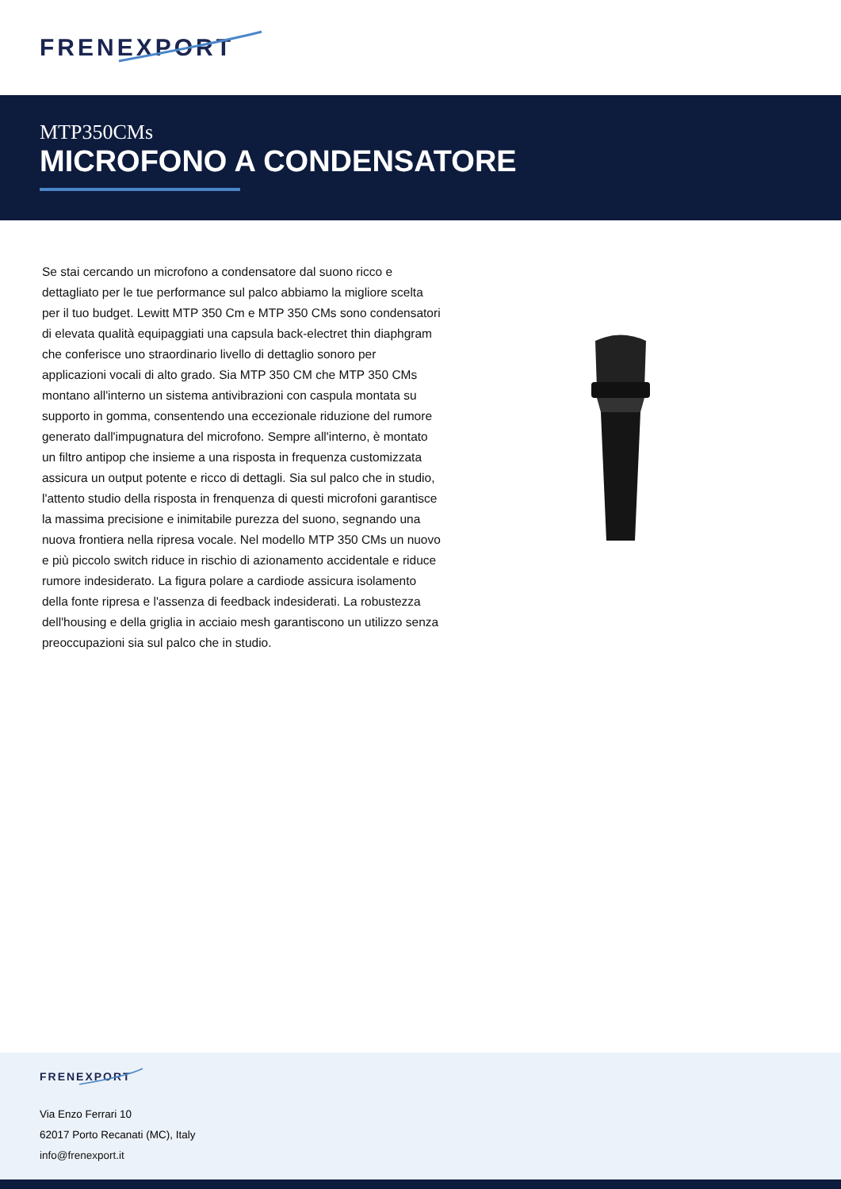FRENEXPORT
MTP350CMs
MICROFONO A CONDENSATORE
Se stai cercando un microfono a condensatore dal suono ricco e dettagliato per le tue performance sul palco abbiamo la migliore scelta per il tuo budget. Lewitt MTP 350 Cm e MTP 350 CMs sono condensatori di elevata qualità equipaggiati una capsula back-electret thin diaphgram che conferisce uno straordinario livello di dettaglio sonoro per applicazioni vocali di alto grado. Sia MTP 350 CM che MTP 350 CMs montano all'interno un sistema antivibrazioni con caspula montata su supporto in gomma, consentendo una eccezionale riduzione del rumore generato dall'impugnatura del microfono. Sempre all'interno, è montato un filtro antipop che insieme a una risposta in frequenza customizzata assicura un output potente e ricco di dettagli. Sia sul palco che in studio, l'attento studio della risposta in frenquenza di questi microfoni garantisce la massima precisione e inimitabile purezza del suono, segnando una nuova frontiera nella ripresa vocale. Nel modello MTP 350 CMs un nuovo e più piccolo switch riduce in rischio di azionamento accidentale e riduce rumore indesiderato. La figura polare a cardiode assicura isolamento della fonte ripresa e l'assenza di feedback indesiderati. La robustezza dell'housing e della griglia in acciaio mesh garantiscono un utilizzo senza preoccupazioni sia sul palco che in studio.
FRENEXPORT
Via Enzo Ferrari 10
62017 Porto Recanati (MC), Italy
info@frenexport.it